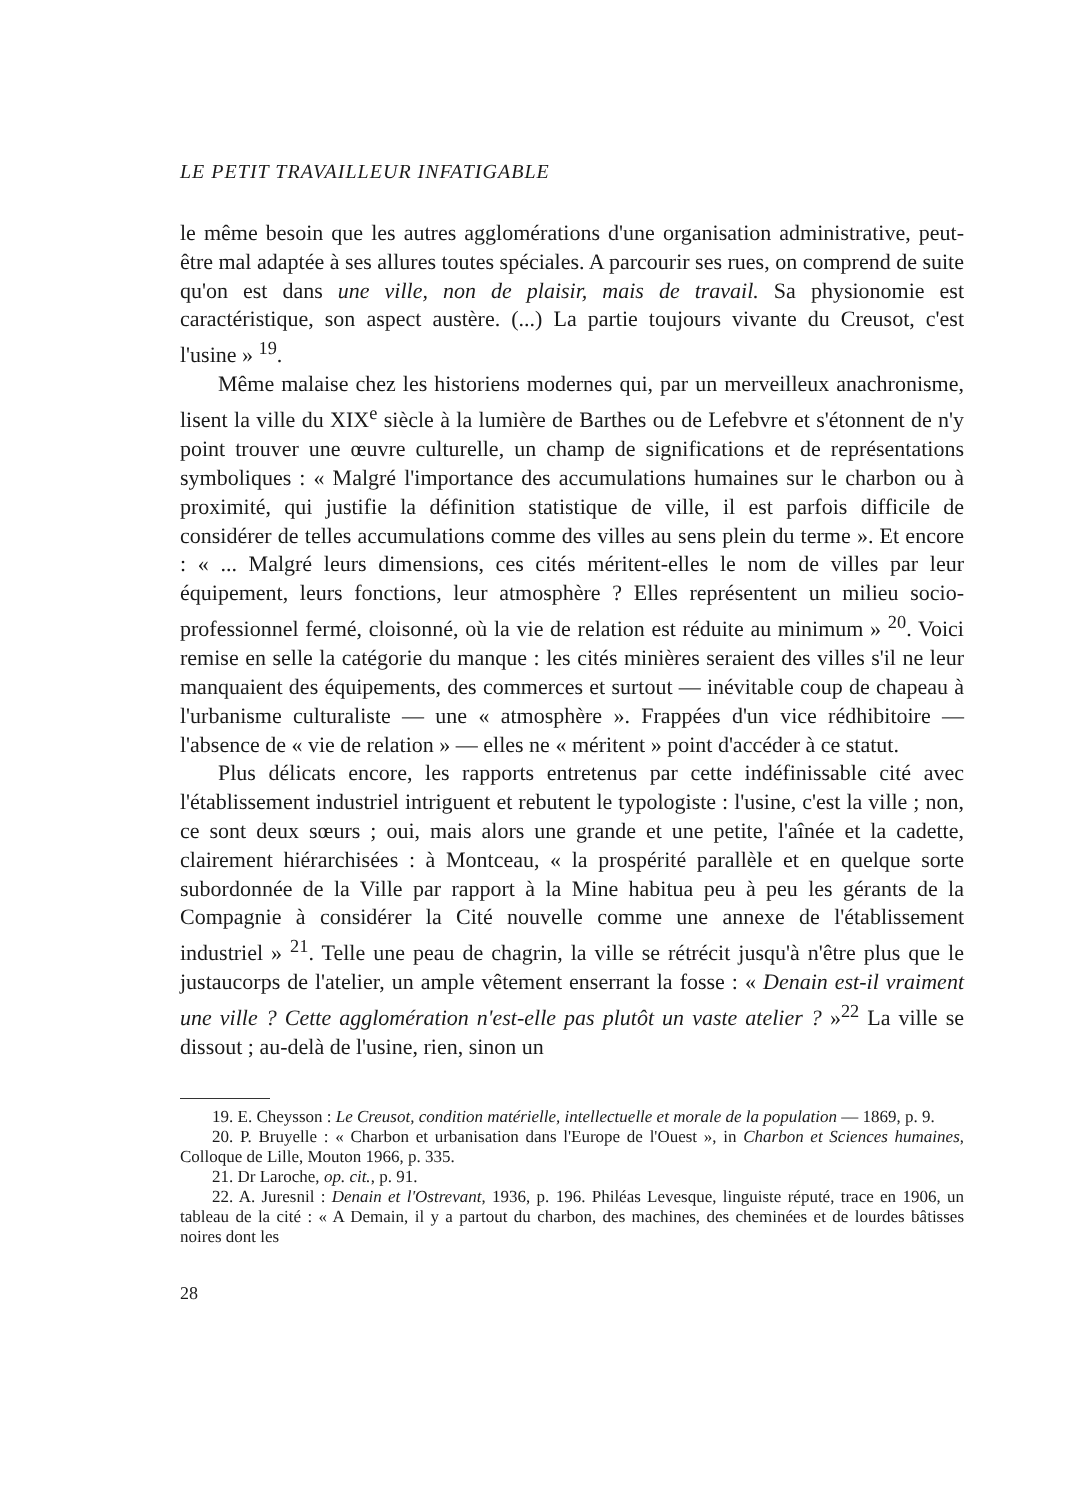LE PETIT TRAVAILLEUR INFATIGABLE
le même besoin que les autres agglomérations d'une organisation administrative, peut-être mal adaptée à ses allures toutes spéciales. A parcourir ses rues, on comprend de suite qu'on est dans une ville, non de plaisir, mais de travail. Sa physionomie est caractéristique, son aspect austère. (...) La partie toujours vivante du Creusot, c'est l'usine » <sup>19</sup>.
Même malaise chez les historiens modernes qui, par un merveilleux anachronisme, lisent la ville du XIX<sup>e</sup> siècle à la lumière de Barthes ou de Lefebvre et s'étonnent de n'y point trouver une œuvre culturelle, un champ de significations et de représentations symboliques : « Malgré l'importance des accumulations humaines sur le charbon ou à proximité, qui justifie la définition statistique de ville, il est parfois difficile de considérer de telles accumulations comme des villes au sens plein du terme ». Et encore : « ... Malgré leurs dimensions, ces cités méritent-elles le nom de villes par leur équipement, leurs fonctions, leur atmosphère ? Elles représentent un milieu socio-professionnel fermé, cloisonné, où la vie de relation est réduite au minimum » <sup>20</sup>. Voici remise en selle la catégorie du manque : les cités minières seraient des villes s'il ne leur manquaient des équipements, des commerces et surtout — inévitable coup de chapeau à l'urbanisme culturaliste — une « atmosphère ». Frappées d'un vice rédhibitoire — l'absence de « vie de relation » — elles ne « méritent » point d'accéder à ce statut.
Plus délicats encore, les rapports entretenus par cette indéfinissable cité avec l'établissement industriel intriguent et rebutent le typologiste : l'usine, c'est la ville ; non, ce sont deux sœurs ; oui, mais alors une grande et une petite, l'aînée et la cadette, clairement hiérarchisées : à Montceau, « la prospérité parallèle et en quelque sorte subordonnée de la Ville par rapport à la Mine habitua peu à peu les gérants de la Compagnie à considérer la Cité nouvelle comme une annexe de l'établissement industriel » <sup>21</sup>. Telle une peau de chagrin, la ville se rétrécit jusqu'à n'être plus que le justaucorps de l'atelier, un ample vêtement enserrant la fosse : « Denain est-il vraiment une ville ? Cette agglomération n'est-elle pas plutôt un vaste atelier ? »<sup>22</sup> La ville se dissout ; au-delà de l'usine, rien, sinon un
19. E. Cheysson : Le Creusot, condition matérielle, intellectuelle et morale de la population — 1869, p. 9.
20. P. Bruyelle : « Charbon et urbanisation dans l'Europe de l'Ouest », in Charbon et Sciences humaines, Colloque de Lille, Mouton 1966, p. 335.
21. Dr Laroche, op. cit., p. 91.
22. A. Juresnil : Denain et l'Ostrevant, 1936, p. 196. Philéas Levesque, linguiste réputé, trace en 1906, un tableau de la cité : « A Demain, il y a partout du charbon, des machines, des cheminées et de lourdes bâtisses noires dont les
28